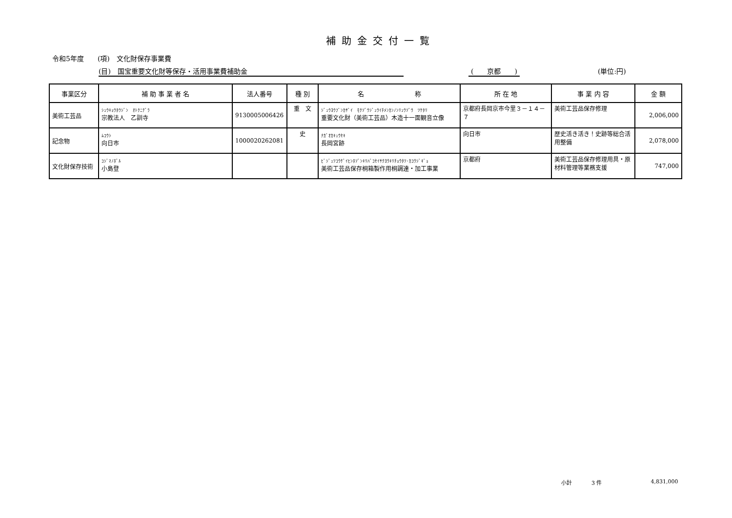補助金交付一覧
令和5年度　　(項)　文化財保存事業費
(目)　国宝重要文化財等保存・活用事業費補助金 (　　京都　　) (単位:円)
| 事業区分 | 補 助 事 業 者 名 | 法人番号 | 種 別 | 名 称 | 所 在 地 | 事 業 内 容 | 金 額 |
| --- | --- | --- | --- | --- | --- | --- | --- |
| 美術工芸品 | ｼｭｳｷｮｳﾎｳｼﾞﾝ ｵﾄｸﾆﾃﾞﾗ 宗教法人 乙訓寺 | 9130005006426 | 重 文 | ｼﾞｭｳﾖｳﾌﾞﾝｶｻﾞｲ ﾓｸｿﾞｳｼﾞｭｳｲﾁﾒﾝｶﾝﾉﾝﾘｭｳｿﾞｳ ﾂｹﾀﾘ 重要文化財（美術工芸品）木造十一面観音立像 | 京都府長岡京市今里３－１４－７ | 美術工芸品保存修理 | 2,006,000 |
| 記念物 | ﾑｺｳｼ 向日市 | 1000020262081 | 史 | ﾅｶﾞｵｶｷｭｳｾｷ 長岡宮跡 | 向日市 | 歴史活き活き！史跡等総合活用整備 | 2,078,000 |
| 文化財保存技術 | ｺｼﾞﾏﾉﾎﾞﾙ 小島登 | | | ﾋﾞｼﾞｭﾂｺｳｹﾞｲﾋﾝﾎｿﾞﾝｷﾘﾊﾞｺｾｲｻｸﾖｳｷﾘﾁｮｳﾀﾂ･ｶｺｳｼﾞｷﾞｮ 美術工芸品保存桐箱製作用桐調達・加工事業 | 京都府 | 美術工芸品保存修理用具・原材料管理等業務支援 | 747,000 |
小計 3 件 4,831,000